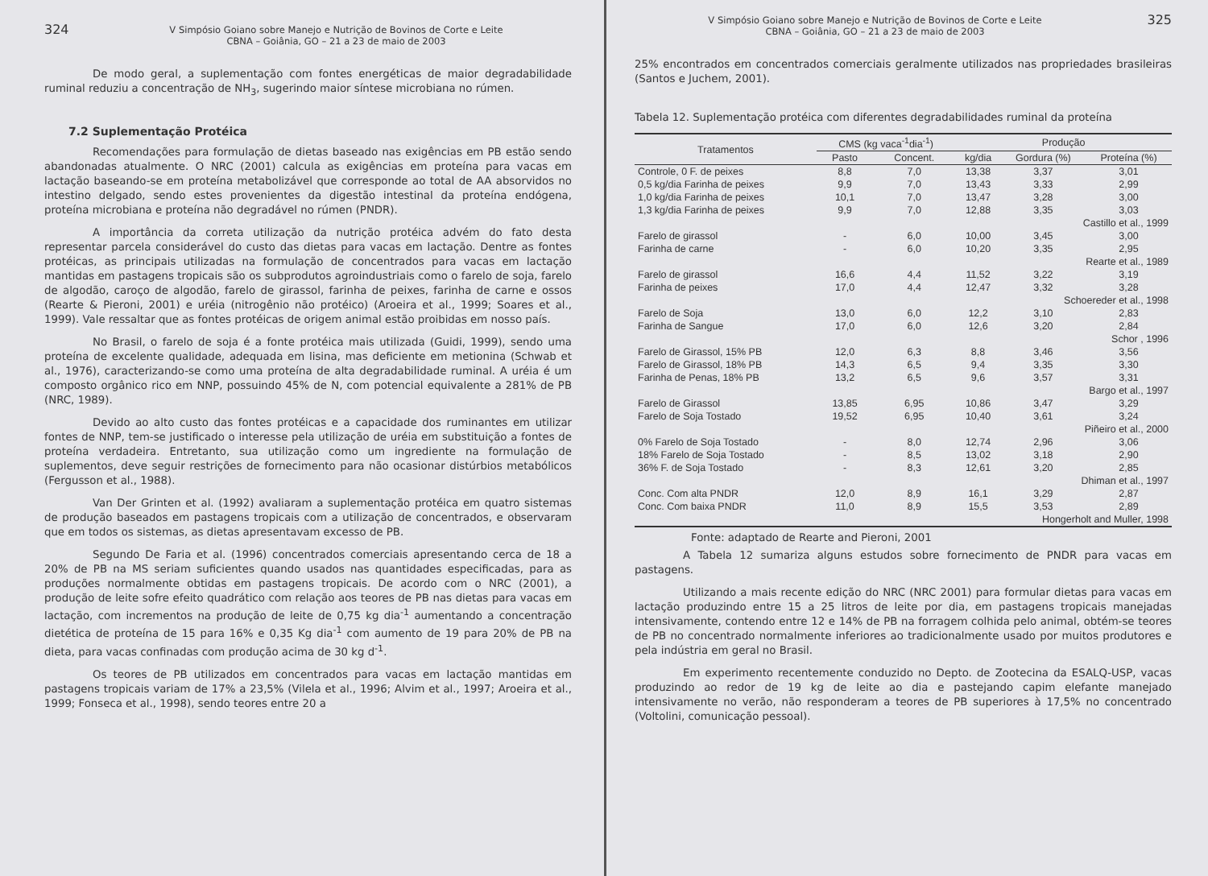324 V Simpósio Goiano sobre Manejo e Nutrição de Bovinos de Corte e Leite
CBNA – Goiânia, GO – 21 a 23 de maio de 2003
De modo geral, a suplementação com fontes energéticas de maior degradabilidade ruminal reduziu a concentração de NH<sub>3</sub>, sugerindo maior síntese microbiana no rúmen.
7.2 Suplementação Protéica
Recomendações para formulação de dietas baseado nas exigências em PB estão sendo abandonadas atualmente. O NRC (2001) calcula as exigências em proteína para vacas em lactação baseando-se em proteína metabolizável que corresponde ao total de AA absorvidos no intestino delgado, sendo estes provenientes da digestão intestinal da proteína endógena, proteína microbiana e proteína não degradável no rúmen (PNDR).
A importância da correta utilização da nutrição protéica advém do fato desta representar parcela considerável do custo das dietas para vacas em lactação. Dentre as fontes protéicas, as principais utilizadas na formulação de concentrados para vacas em lactação mantidas em pastagens tropicais são os subprodutos agroindustriais como o farelo de soja, farelo de algodão, caroço de algodão, farelo de girassol, farinha de peixes, farinha de carne e ossos (Rearte & Pieroni, 2001) e uréia (nitrogênio não protéico) (Aroeira et al., 1999; Soares et al., 1999). Vale ressaltar que as fontes protéicas de origem animal estão proibidas em nosso país.
No Brasil, o farelo de soja é a fonte protéica mais utilizada (Guidi, 1999), sendo uma proteína de excelente qualidade, adequada em lisina, mas deficiente em metionina (Schwab et al., 1976), caracterizando-se como uma proteína de alta degradabilidade ruminal. A uréia é um composto orgânico rico em NNP, possuindo 45% de N, com potencial equivalente a 281% de PB (NRC, 1989).
Devido ao alto custo das fontes protéicas e a capacidade dos ruminantes em utilizar fontes de NNP, tem-se justificado o interesse pela utilização de uréia em substituição a fontes de proteína verdadeira. Entretanto, sua utilização como um ingrediente na formulação de suplementos, deve seguir restrições de fornecimento para não ocasionar distúrbios metabólicos (Fergusson et al., 1988).
Van Der Grinten et al. (1992) avaliaram a suplementação protéica em quatro sistemas de produção baseados em pastagens tropicais com a utilização de concentrados, e observaram que em todos os sistemas, as dietas apresentavam excesso de PB.
Segundo De Faria et al. (1996) concentrados comerciais apresentando cerca de 18 a 20% de PB na MS seriam suficientes quando usados nas quantidades especificadas, para as produções normalmente obtidas em pastagens tropicais. De acordo com o NRC (2001), a produção de leite sofre efeito quadrático com relação aos teores de PB nas dietas para vacas em lactação, com incrementos na produção de leite de 0,75 kg dia<sup>-1</sup> aumentando a concentração dietética de proteína de 15 para 16% e 0,35 Kg dia<sup>-1</sup> com aumento de 19 para 20% de PB na dieta, para vacas confinadas com produção acima de 30 kg d<sup>-1</sup>.
Os teores de PB utilizados em concentrados para vacas em lactação mantidas em pastagens tropicais variam de 17% a 23,5% (Vilela et al., 1996; Alvim et al., 1997; Aroeira et al., 1999; Fonseca et al., 1998), sendo teores entre 20 a
V Simpósio Goiano sobre Manejo e Nutrição de Bovinos de Corte e Leite
CBNA – Goiânia, GO – 21 a 23 de maio de 2003 325
25% encontrados em concentrados comerciais geralmente utilizados nas propriedades brasileiras (Santos e Juchem, 2001).
Tabela 12. Suplementação protéica com diferentes degradabilidades ruminal da proteína
| Tratamentos | CMS (kg vaca<sup>-1</sup>dia<sup>-1</sup>) | | Produção | | |
| --- | --- | --- | --- | --- | --- |
| | Pasto | Concent. | kg/dia | Gordura (%) | Proteína (%) |
| Controle, 0 F. de peixes | 8,8 | 7,0 | 13,38 | 3,37 | 3,01 |
| 0,5 kg/dia Farinha de peixes | 9,9 | 7,0 | 13,43 | 3,33 | 2,99 |
| 1,0 kg/dia Farinha de peixes | 10,1 | 7,0 | 13,47 | 3,28 | 3,00 |
| 1,3 kg/dia Farinha de peixes | 9,9 | 7,0 | 12,88 | 3,35 | 3,03 |
| Castillo et al., 1999 | | | | | |
| Farelo de girassol | - | 6,0 | 10,00 | 3,45 | 3,00 |
| Farinha de carne | - | 6,0 | 10,20 | 3,35 | 2,95 |
| Rearte et al., 1989 | | | | | |
| Farelo de girassol | 16,6 | 4,4 | 11,52 | 3,22 | 3,19 |
| Farinha de peixes | 17,0 | 4,4 | 12,47 | 3,32 | 3,28 |
| Schoereder et al., 1998 | | | | | |
| Farelo de Soja | 13,0 | 6,0 | 12,2 | 3,10 | 2,83 |
| Farinha de Sangue | 17,0 | 6,0 | 12,6 | 3,20 | 2,84 |
| Schor , 1996 | | | | | |
| Farelo de Girassol, 15% PB | 12,0 | 6,3 | 8,8 | 3,46 | 3,56 |
| Farelo de Girassol, 18% PB | 14,3 | 6,5 | 9,4 | 3,35 | 3,30 |
| Farinha de Penas, 18% PB | 13,2 | 6,5 | 9,6 | 3,57 | 3,31 |
| Bargo et al., 1997 | | | | | |
| Farelo de Girassol | 13,85 | 6,95 | 10,86 | 3,47 | 3,29 |
| Farelo de Soja Tostado | 19,52 | 6,95 | 10,40 | 3,61 | 3,24 |
| Piñeiro et al., 2000 | | | | | |
| 0% Farelo de Soja Tostado | - | 8,0 | 12,74 | 2,96 | 3,06 |
| 18% Farelo de Soja Tostado | - | 8,5 | 13,02 | 3,18 | 2,90 |
| 36% F. de Soja Tostado | - | 8,3 | 12,61 | 3,20 | 2,85 |
| Dhiman et al., 1997 | | | | | |
| Conc. Com alta PNDR | 12,0 | 8,9 | 16,1 | 3,29 | 2,87 |
| Conc. Com baixa PNDR | 11,0 | 8,9 | 15,5 | 3,53 | 2,89 |
| Hongerholt and Muller, 1998 | | | | | |
Fonte: adaptado de Rearte and Pieroni, 2001
A Tabela 12 sumariza alguns estudos sobre fornecimento de PNDR para vacas em pastagens.
Utilizando a mais recente edição do NRC (NRC 2001) para formular dietas para vacas em lactação produzindo entre 15 a 25 litros de leite por dia, em pastagens tropicais manejadas intensivamente, contendo entre 12 e 14% de PB na forragem colhida pelo animal, obtém-se teores de PB no concentrado normalmente inferiores ao tradicionalmente usado por muitos produtores e pela indústria em geral no Brasil.
Em experimento recentemente conduzido no Depto. de Zootecina da ESALQ-USP, vacas produzindo ao redor de 19 kg de leite ao dia e pastejando capim elefante manejado intensivamente no verão, não responderam a teores de PB superiores à 17,5% no concentrado (Voltolini, comunicação pessoal).